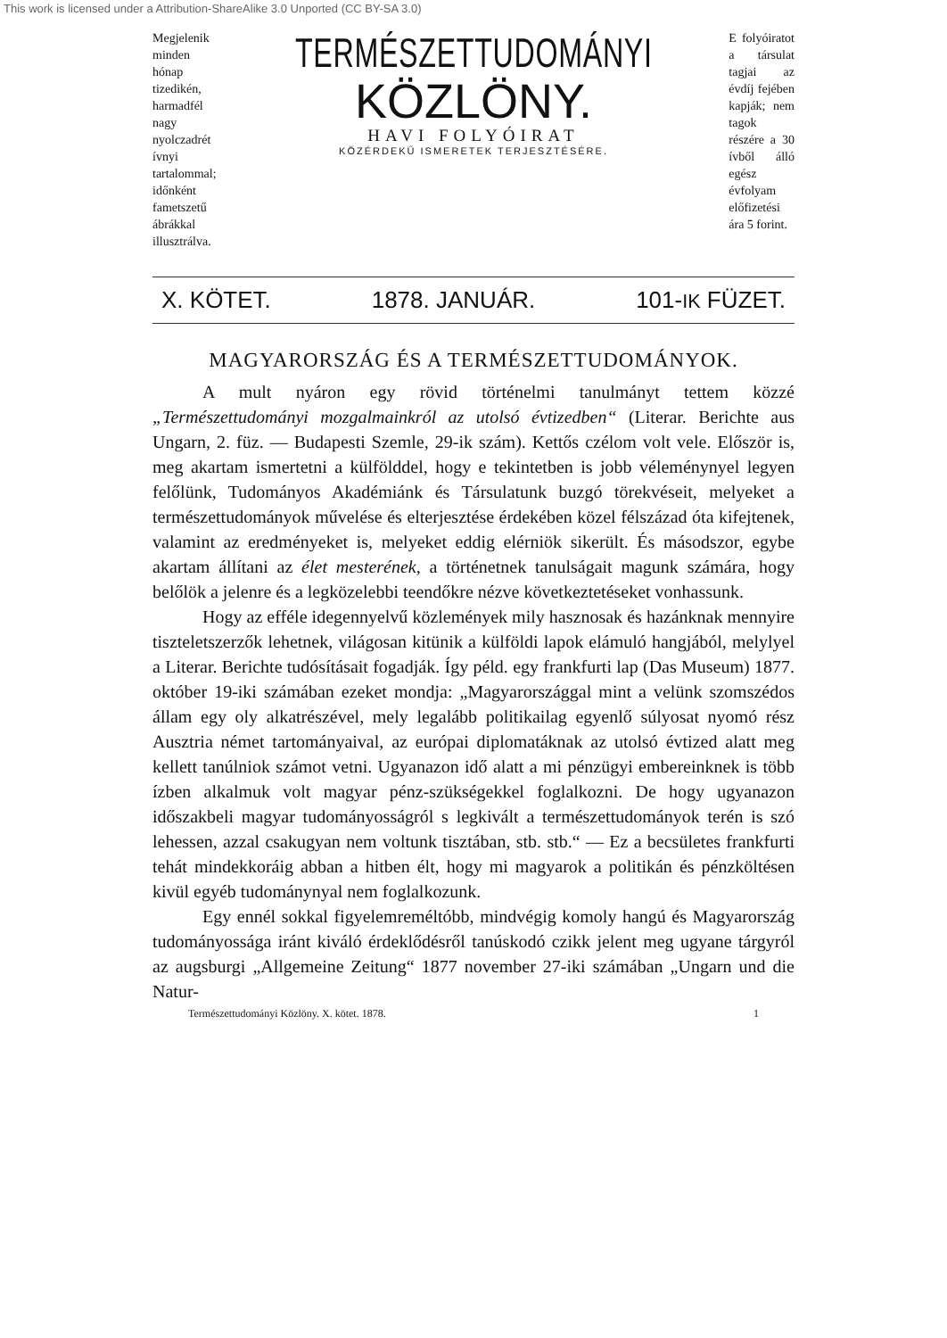This work is licensed under a Attribution-ShareAlike 3.0 Unported (CC BY-SA 3.0)
Megjelenik minden hónap tizedikén, harmadfél nagy nyolczadrét ívnyi tartalommal; időnként fametszetű ábrákkal illusztrálva.
TERMÉSZETTUDOMÁNYI
KÖZLÖNY.
HAVI FOLYÓIRAT
KÖZÉRDEKŰ ISMERETEK TERJESZTÉSÉRE.
E folyóiratot a társulat tagjai az évdíj fejében kapják; nem tagok részére a 30 ívből álló egész évfolyam előfizetési ára 5 forint.
X. KÖTET. 1878. JANUÁR. 101-IK FÜZET.
MAGYARORSZÁG ÉS A TERMÉSZETTUDOMÁNYOK.
A mult nyáron egy rövid történelmi tanulmányt tettem közzé „Természettudományi mozgalmainkról az utolsó évtizedben“ (Literar. Berichte aus Ungarn, 2. füz. — Budapesti Szemle, 29-ik szám). Kettős czélom volt vele. Először is, meg akartam ismertetni a külfölddel, hogy e tekintetben is jobb véleménynyel legyen felőlünk, Tudományos Akadémiánk és Társulatunk buzgó törekvéseit, melyeket a természettudományok művelése és elterjesztése érdekében közel félszázad óta kifejtenek, valamint az eredményeket is, melyeket eddig elérniök sikerült. És másodszor, egybe akartam állítani az élet mesterének, a történetnek tanulságait magunk számára, hogy belőlök a jelenre és a legközelebbi teendőkre nézve következtetéseket vonhassunk.
Hogy az efféle idegennyelvű közlemények mily hasznosak és hazánknak mennyire tiszteletszerzők lehetnek, világosan kitünik a külföldi lapok elámuló hangjából, melylyel a Literar. Berichte tudósításait fogadják. Így péld. egy frankfurti lap (Das Museum) 1877. október 19-iki számában ezeket mondja: „Magyarországgal mint a velünk szomszédos állam egy oly alkatrészével, mely legalább politikailag egyenlő súlyosat nyomó rész Ausztria német tartományaival, az európai diplomatáknak az utolsó évtized alatt meg kellett tanúlniok számot vetni. Ugyanazon idő alatt a mi pénzügyi embereinknek is több ízben alkalmuk volt magyar pénz-szükségekkel foglalkozni. De hogy ugyanazon időszakbeli magyar tudományosságról s legkivált a természettudományok terén is szó lehessen, azzal csakugyan nem voltunk tisztában, stb. stb.“ — Ez a becsületes frankfurti tehát mindekkoráig abban a hitben élt, hogy mi magyarok a politikán és pénzköltésen kivül egyéb tudománynyal nem foglalkozunk.
Egy ennél sokkal figyelemreméltóbb, mindvégig komoly hangú és Magyarország tudományossága iránt kiváló érdeklődésről tanúskodó czikk jelent meg ugyane tárgyról az augsburgi „Allgemeine Zeitung“ 1877 november 27-iki számában „Ungarn und die Natur-
Természettudományi Közlöny. X. kötet. 1878. 1